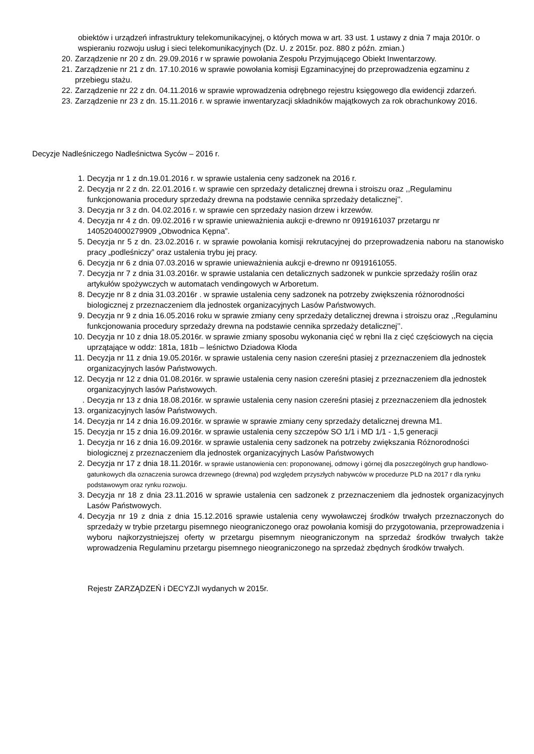obiektów i urządzeń infrastruktury telekomunikacyjnej, o których mowa w art. 33 ust. 1 ustawy z dnia 7 maja 2010r. o wspieraniu rozwoju usług i sieci telekomunikacyjnych (Dz. U. z 2015r. poz. 880 z późn. zmian.)
20. Zarządzenie nr 20 z dn. 29.09.2016 r w sprawie powołania Zespołu Przyjmującego Obiekt Inwentarzowy.
21. Zarządzenie nr 21 z dn. 17.10.2016 w sprawie powołania komisji Egzaminacyjnej do przeprowadzenia egzaminu z przebiegu stażu.
22. Zarządzenie nr 22 z dn. 04.11.2016 w sprawie wprowadzenia odrębnego rejestru księgowego dla ewidencji zdarzeń.
23. Zarządzenie nr 23 z dn. 15.11.2016 r. w sprawie inwentaryzacji składników majątkowych za rok obrachunkowy 2016.
Decyzje Nadleśniczego Nadleśnictwa Syców – 2016 r.
1. Decyzja nr 1 z dn.19.01.2016 r. w sprawie ustalenia ceny sadzonek na 2016 r.
2. Decyzja nr 2 z dn. 22.01.2016 r. w sprawie cen sprzedaży detalicznej drewna i stroiszu oraz ,,Regulaminu funkcjonowania procedury sprzedaży drewna na podstawie cennika sprzedaży detalicznej’’.
3. Decyzja nr 3 z dn. 04.02.2016 r. w sprawie cen sprzedaży nasion drzew i krzewów.
4. Decyzja nr 4 z dn. 09.02.2016 r w sprawie unieważnienia aukcji e-drewno nr 0919161037 przetargu nr 1405204000279909 „Obwodnica Kępna”.
5. Decyzja nr 5 z dn. 23.02.2016 r. w sprawie powołania komisji rekrutacyjnej do przeprowadzenia naboru na stanowisko pracy „podleśniczy” oraz ustalenia trybu jej pracy.
6. Decyzja nr 6 z dnia 07.03.2016 w sprawie unieważnienia aukcji e-drewno nr 0919161055.
7. Decyzja nr 7 z dnia 31.03.2016r. w sprawie ustalania cen detalicznych sadzonek w punkcie sprzedaży roślin oraz artykułów spożywczych w automatach vendingowych w Arboretum.
8. Decyzje nr 8 z dnia 31.03.2016r . w sprawie ustalenia ceny sadzonek na potrzeby zwiększenia różnorodności biologicznej z przeznaczeniem dla jednostek organizacyjnych Lasów Państwowych.
9. Decyzja nr 9 z dnia 16.05.2016 roku w sprawie zmiany ceny sprzedaży detalicznej drewna i stroiszu oraz ,,Regulaminu funkcjonowania procedury sprzedaży drewna na podstawie cennika sprzedaży detalicznej’’.
10. Decyzja nr 10 z dnia 18.05.2016r. w sprawie zmiany sposobu wykonania cięć w rębni IIa z cięć częściowych na cięcia uprzątające w oddz: 181a, 181b – leśnictwo Dziadowa Kłoda
11. Decyzja nr 11 z dnia 19.05.2016r. w sprawie ustalenia ceny nasion czereśni ptasiej z przeznaczeniem dla jednostek organizacyjnych lasów Państwowych.
12. Decyzja nr 12 z dnia 01.08.2016r. w sprawie ustalenia ceny nasion czereśni ptasiej z przeznaczeniem dla jednostek organizacyjnych lasów Państwowych.
. 13. Decyzja nr 13 z dnia 18.08.2016r. w sprawie ustalenia ceny nasion czereśni ptasiej z przeznaczeniem dla jednostek organizacyjnych lasów Państwowych.
14. Decyzja nr 14 z dnia 16.09.2016r. w sprawie w sprawie zmiany ceny sprzedaży detalicznej drewna M1.
15. Decyzja nr 15 z dnia 16.09.2016r. w sprawie ustalenia ceny szczepów SO 1/1 i MD 1/1 - 1,5 generacji
1. Decyzja nr 16 z dnia 16.09.2016r. w sprawie ustalenia ceny sadzonek na potrzeby zwiększania Różnorodności biologicznej z przeznaczeniem dla jednostek organizacyjnych Lasów Państwowych
2. Decyzja nr 17 z dnia 18.11.2016r. w sprawie ustanowienia cen: proponowanej, odmowy i górnej dla poszczególnych grup handlowo-gatunkowych dla oznaczenia surowca drzewnego (drewna) pod względem przyszłych nabywców w procedurze PLD na 2017 r dla rynku podstawowym oraz rynku rozwoju.
3. Decyzja nr 18 z dnia 23.11.2016 w sprawie ustalenia cen sadzonek z przeznaczeniem dla jednostek organizacyjnych Lasów Państwowych.
4. Decyzja nr 19 z dnia z dnia 15.12.2016 sprawie ustalenia ceny wywoławczej środków trwałych przeznaczonych do sprzedaży w trybie przetargu pisemnego nieograniczonego oraz powołania komisji do przygotowania, przeprowadzenia i wyboru najkorzystniejszej oferty w przetargu pisemnym nieograniczonym na sprzedaż środków trwałych także wprowadzenia Regulaminu przetargu pisemnego nieograniczonego na sprzedaż zbędnych środków trwałych.
Rejestr ZARZĄDZEŃ i DECYZJI wydanych w 2015r.